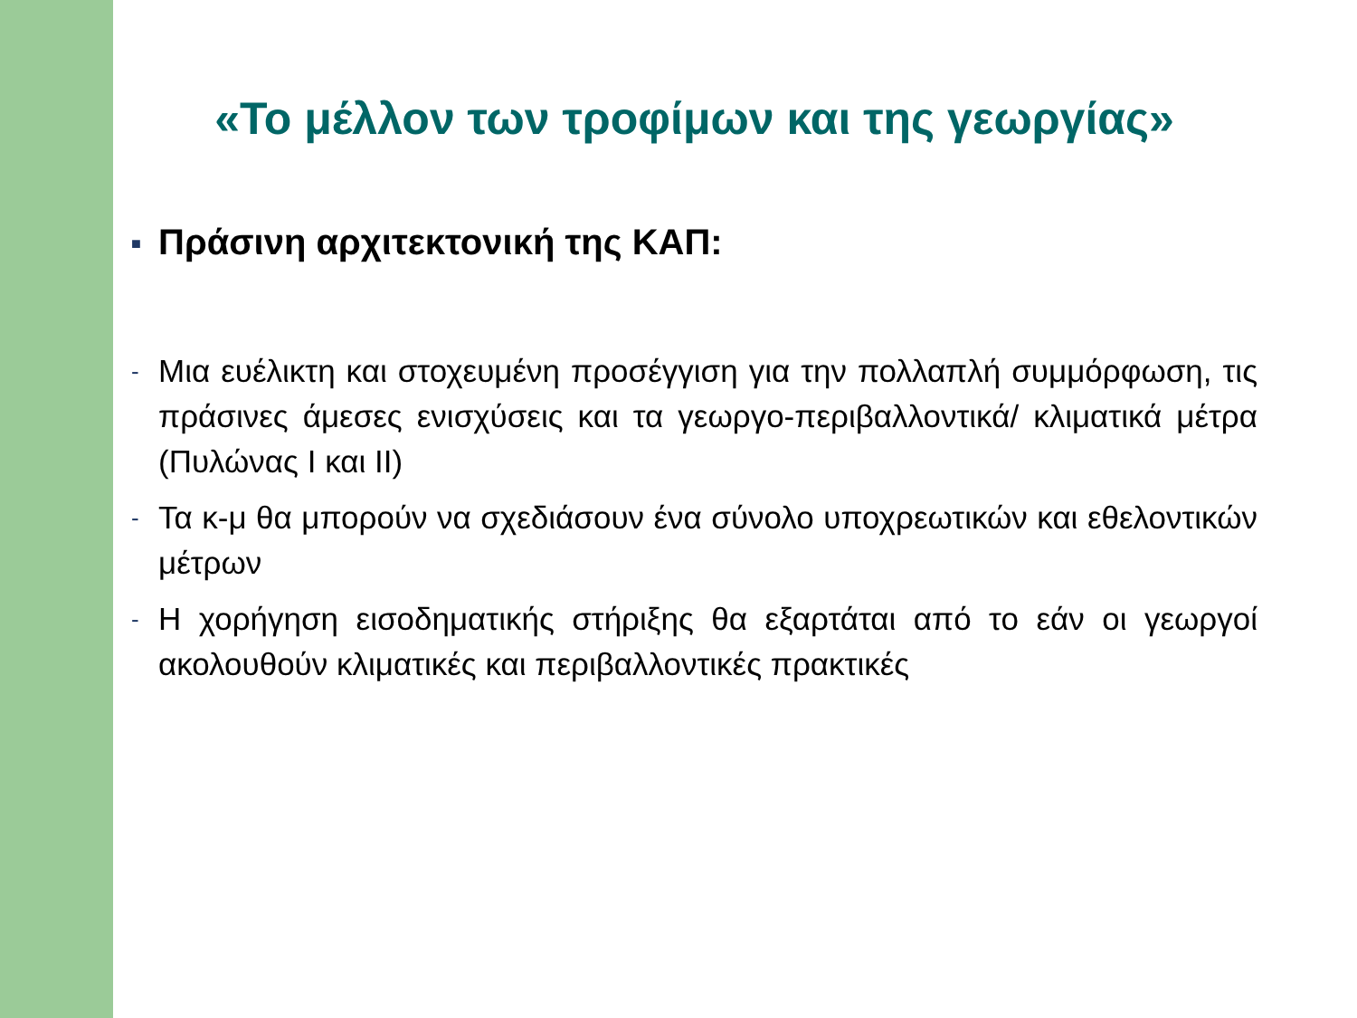«Το μέλλον των τροφίμων και της γεωργίας»
■ Πράσινη αρχιτεκτονική της ΚΑΠ:
- Μια ευέλικτη και στοχευμένη προσέγγιση για την πολλαπλή συμμόρφωση, τις πράσινες άμεσες ενισχύσεις και τα γεωργο-περιβαλλοντικά/ κλιματικά μέτρα (Πυλώνας Ι και ΙΙ)
- Τα κ-μ θα μπορούν να σχεδιάσουν ένα σύνολο υποχρεωτικών και εθελοντικών μέτρων
- Η χορήγηση εισοδηματικής στήριξης θα εξαρτάται από το εάν οι γεωργοί ακολουθούν κλιματικές και περιβαλλοντικές πρακτικές